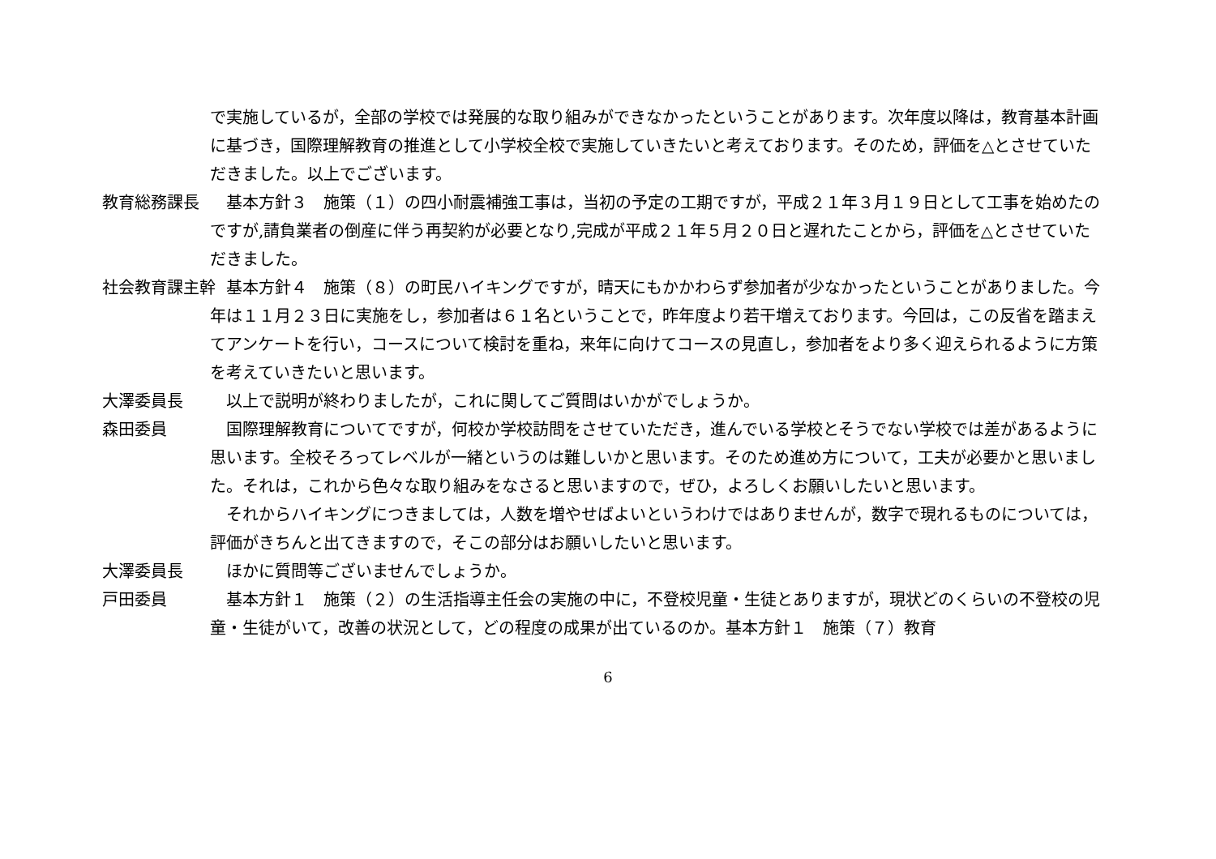で実施しているが，全部の学校では発展的な取り組みができなかったということがあります。次年度以降は，教育基本計画に基づき，国際理解教育の推進として小学校全校で実施していきたいと考えております。そのため，評価を△とさせていただきました。以上でございます。
教育総務課長 基本方針３　施策（１）の四小耐震補強工事は，当初の予定の工期ですが，平成２１年３月１９日として工事を始めたのですが,請負業者の倒産に伴う再契約が必要となり,完成が平成２１年５月２０日と遅れたことから，評価を△とさせていただきました。
社会教育課主幹 基本方針４　施策（８）の町民ハイキングですが，晴天にもかかわらず参加者が少なかったということがありました。今年は１１月２３日に実施をし，参加者は６１名ということで，昨年度より若干増えております。今回は，この反省を踏まえてアンケートを行い，コースについて検討を重ね，来年に向けてコースの見直し，参加者をより多く迎えられるように方策を考えていきたいと思います。
大澤委員長 以上で説明が終わりましたが，これに関してご質問はいかがでしょうか。
森田委員 国際理解教育についてですが，何校か学校訪問をさせていただき，進んでいる学校とそうでない学校では差があるように思います。全校そろってレベルが一緒というのは難しいかと思います。そのため進め方について，工夫が必要かと思いました。それは，これから色々な取り組みをなさると思いますので，ぜひ，よろしくお願いしたいと思います。
それからハイキングにつきましては，人数を増やせばよいというわけではありませんが，数字で現れるものについては，評価がきちんと出てきますので，そこの部分はお願いしたいと思います。
大澤委員長 ほかに質問等ございませんでしょうか。
戸田委員 基本方針１　施策（２）の生活指導主任会の実施の中に，不登校児童・生徒とありますが，現状どのくらいの不登校の児童・生徒がいて，改善の状況として，どの程度の成果が出ているのか。基本方針１　施策（７）教育
6